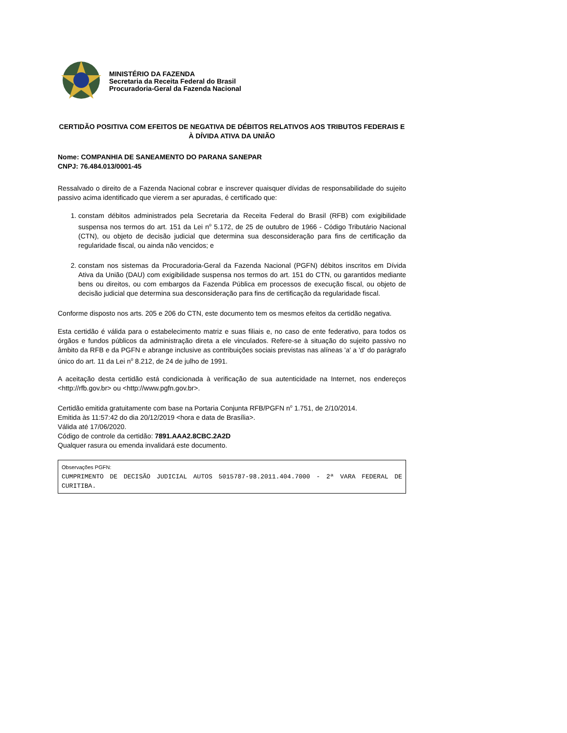MINISTÉRIO DA FAZENDA
Secretaria da Receita Federal do Brasil
Procuradoria-Geral da Fazenda Nacional
CERTIDÃO POSITIVA COM EFEITOS DE NEGATIVA DE DÉBITOS RELATIVOS AOS TRIBUTOS FEDERAIS E À DÍVIDA ATIVA DA UNIÃO
Nome: COMPANHIA DE SANEAMENTO DO PARANA SANEPAR
CNPJ: 76.484.013/0001-45
Ressalvado o direito de a Fazenda Nacional cobrar e inscrever quaisquer dívidas de responsabilidade do sujeito passivo acima identificado que vierem a ser apuradas, é certificado que:
1. constam débitos administrados pela Secretaria da Receita Federal do Brasil (RFB) com exigibilidade suspensa nos termos do art. 151 da Lei n<sup>o</sup> 5.172, de 25 de outubro de 1966 - Código Tributário Nacional (CTN), ou objeto de decisão judicial que determina sua desconsideração para fins de certificação da regularidade fiscal, ou ainda não vencidos; e
2. constam nos sistemas da Procuradoria-Geral da Fazenda Nacional (PGFN) débitos inscritos em Dívida Ativa da União (DAU) com exigibilidade suspensa nos termos do art. 151 do CTN, ou garantidos mediante bens ou direitos, ou com embargos da Fazenda Pública em processos de execução fiscal, ou objeto de decisão judicial que determina sua desconsideração para fins de certificação da regularidade fiscal.
Conforme disposto nos arts. 205 e 206 do CTN, este documento tem os mesmos efeitos da certidão negativa.
Esta certidão é válida para o estabelecimento matriz e suas filiais e, no caso de ente federativo, para todos os órgãos e fundos públicos da administração direta a ele vinculados. Refere-se à situação do sujeito passivo no âmbito da RFB e da PGFN e abrange inclusive as contribuições sociais previstas nas alíneas 'a' a 'd' do parágrafo único do art. 11 da Lei n<sup>o</sup> 8.212, de 24 de julho de 1991.
A aceitação desta certidão está condicionada à verificação de sua autenticidade na Internet, nos endereços <http://rfb.gov.br> ou <http://www.pgfn.gov.br>.
Certidão emitida gratuitamente com base na Portaria Conjunta RFB/PGFN n<sup>o</sup> 1.751, de 2/10/2014.
Emitida às 11:57:42 do dia 20/12/2019 <hora e data de Brasília>.
Válida até 17/06/2020.
Código de controle da certidão: 7891.AAA2.8CBC.2A2D
Qualquer rasura ou emenda invalidará este documento.
Observações PGFN:
CUMPRIMENTO DE DECISÃO JUDICIAL AUTOS 5015787-98.2011.404.7000 - 2ª VARA FEDERAL DE CURITIBA.